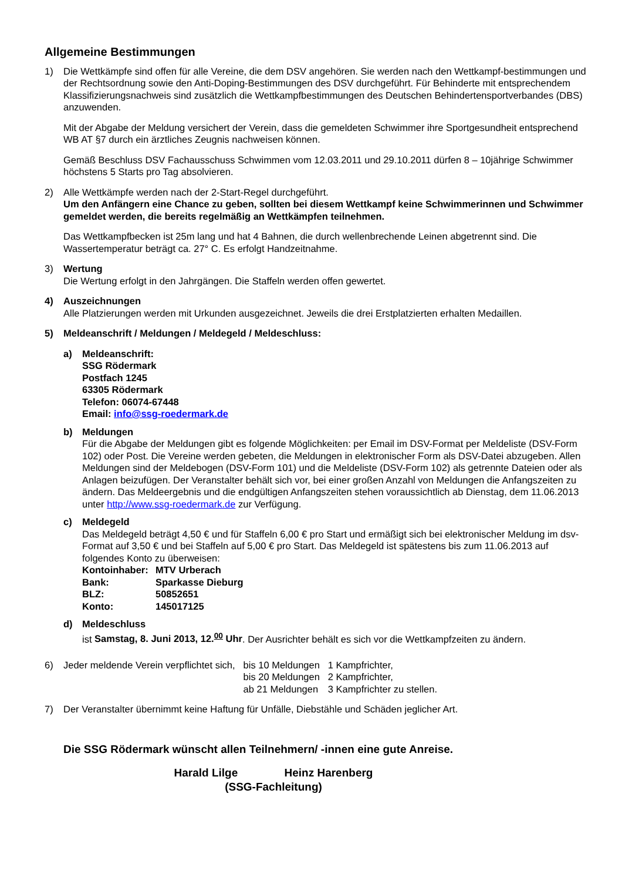Allgemeine Bestimmungen
1) Die Wettkämpfe sind offen für alle Vereine, die dem DSV angehören. Sie werden nach den Wettkampf-bestimmungen und der Rechtsordnung sowie den Anti-Doping-Bestimmungen des DSV durchgeführt. Für Behinderte mit entsprechendem Klassifizierungsnachweis sind zusätzlich die Wettkampfbestimmungen des Deutschen Behindertensportverbandes (DBS) anzuwenden.
Mit der Abgabe der Meldung versichert der Verein, dass die gemeldeten Schwimmer ihre Sportgesundheit entsprechend WB AT §7 durch ein ärztliches Zeugnis nachweisen können.
Gemäß Beschluss DSV Fachausschuss Schwimmen vom 12.03.2011 und 29.10.2011 dürfen 8 – 10jährige Schwimmer höchstens 5 Starts pro Tag absolvieren.
2) Alle Wettkämpfe werden nach der 2-Start-Regel durchgeführt.
Um den Anfängern eine Chance zu geben, sollten bei diesem Wettkampf keine Schwimmerinnen und Schwimmer gemeldet werden, die bereits regelmäßig an Wettkämpfen teilnehmen.
Das Wettkampfbecken ist 25m lang und hat 4 Bahnen, die durch wellenbrechende Leinen abgetrennt sind. Die Wassertemperatur beträgt ca. 27° C. Es erfolgt Handzeitnahme.
3) Wertung
Die Wertung erfolgt in den Jahrgängen. Die Staffeln werden offen gewertet.
4) Auszeichnungen
Alle Platzierungen werden mit Urkunden ausgezeichnet. Jeweils die drei Erstplatzierten erhalten Medaillen.
5) Meldeanschrift / Meldungen / Meldegeld / Meldeschluss:
a) Meldeanschrift:
SSG Rödermark
Postfach 1245
63305 Rödermark
Telefon: 06074-67448
Email: info@ssg-roedermark.de
b) Meldungen
Für die Abgabe der Meldungen gibt es folgende Möglichkeiten: per Email im DSV-Format per Meldeliste (DSV-Form 102) oder Post. Die Vereine werden gebeten, die Meldungen in elektronischer Form als DSV-Datei abzugeben. Allen Meldungen sind der Meldebogen (DSV-Form 101) und die Meldeliste (DSV-Form 102) als getrennte Dateien oder als Anlagen beizufügen. Der Veranstalter behält sich vor, bei einer großen Anzahl von Meldungen die Anfangszeiten zu ändern. Das Meldeergebnis und die endgültigen Anfangszeiten stehen voraussichtlich ab Dienstag, dem 11.06.2013 unter http://www.ssg-roedermark.de zur Verfügung.
c) Meldegeld
Das Meldegeld beträgt 4,50 € und für Staffeln 6,00 € pro Start und ermäßigt sich bei elektronischer Meldung im dsv-Format auf 3,50 € und bei Staffeln auf 5,00 € pro Start. Das Meldegeld ist spätestens bis zum 11.06.2013 auf folgendes Konto zu überweisen:
| Kontoinhaber: | MTV Urberach |
| Bank: | Sparkasse Dieburg |
| BLZ: | 50852651 |
| Konto: | 145017125 |
d) Meldeschluss
ist Samstag, 8. Juni 2013, 12.<sup>00</sup> Uhr. Der Ausrichter behält es sich vor die Wettkampfzeiten zu ändern.
6)
| Jeder meldende Verein verpflichtet sich, | bis 10 Meldungen | 1 Kampfrichter, |
| | bis 20 Meldungen | 2 Kampfrichter, |
| | ab 21 Meldungen | 3 Kampfrichter zu stellen. |
7) Der Veranstalter übernimmt keine Haftung für Unfälle, Diebstähle und Schäden jeglicher Art.
Die SSG Rödermark wünscht allen Teilnehmern/ -innen eine gute Anreise.
Harald Lilge Heinz Harenberg
(SSG-Fachleitung)